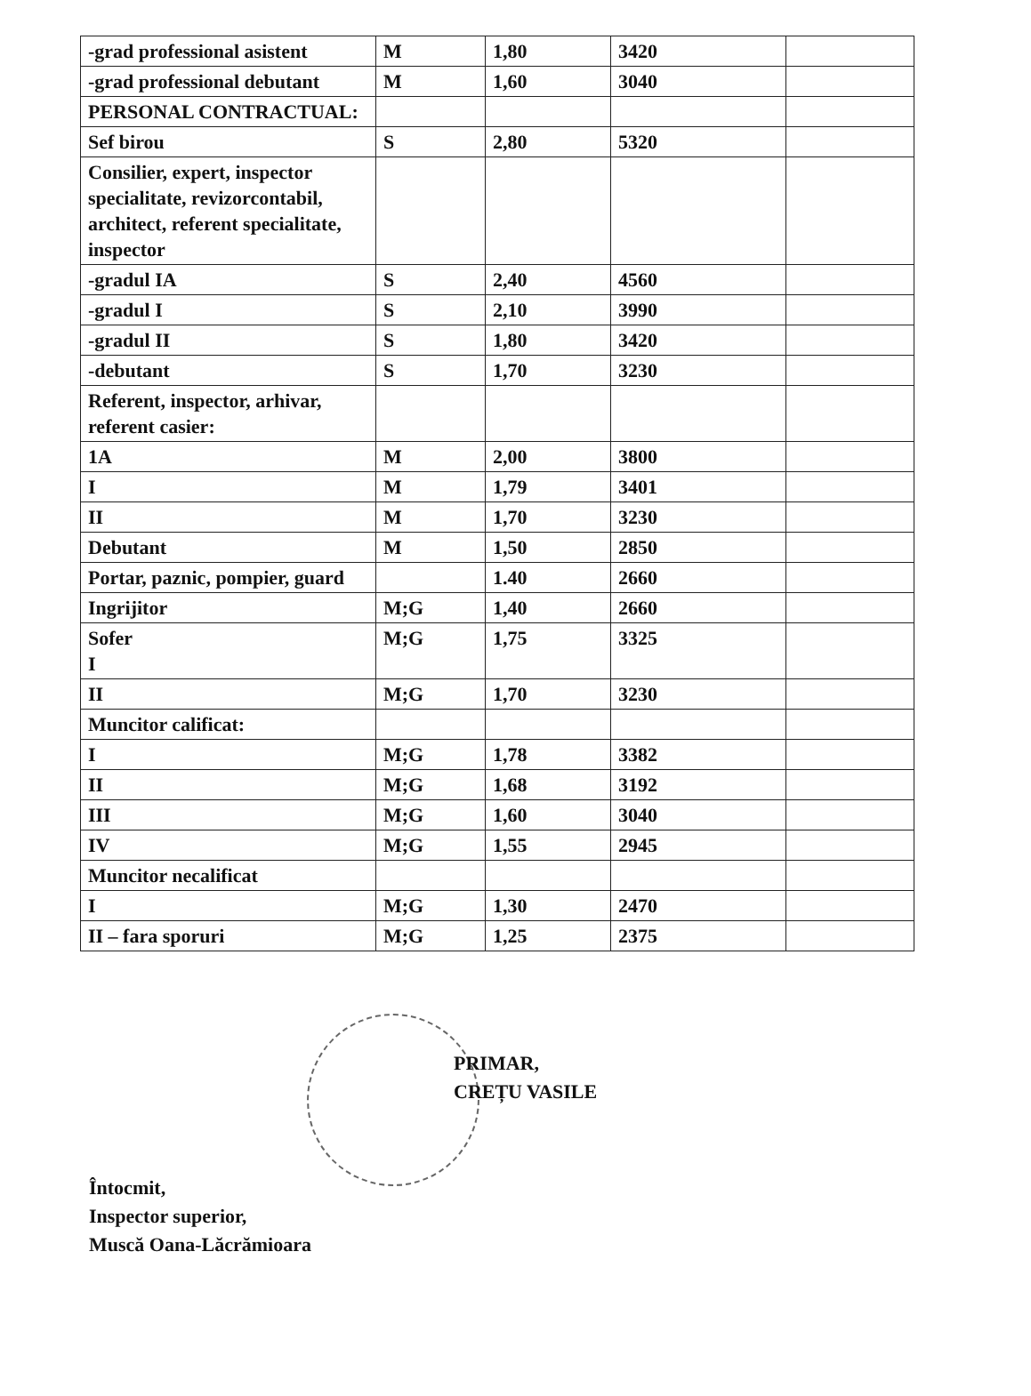| -grad professional asistent | M | 1,80 | 3420 | |
| -grad professional debutant | M | 1,60 | 3040 | |
| PERSONAL CONTRACTUAL: | | | | |
| Sef birou | S | 2,80 | 5320 | |
| Consilier, expert, inspector specialitate, revizorcontabil, architect, referent specialitate, inspector | | | | |
| -gradul IA | S | 2,40 | 4560 | |
| -gradul I | S | 2,10 | 3990 | |
| -gradul II | S | 1,80 | 3420 | |
| -debutant | S | 1,70 | 3230 | |
| Referent, inspector, arhivar, referent casier: | | | | |
| 1A | M | 2,00 | 3800 | |
| I | M | 1,79 | 3401 | |
| II | M | 1,70 | 3230 | |
| Debutant | M | 1,50 | 2850 | |
| Portar, paznic, pompier, guard | | 1.40 | 2660 | |
| Ingrijitor | M;G | 1,40 | 2660 | |
| Sofer I | M;G | 1,75 | 3325 | |
| II | M;G | 1,70 | 3230 | |
| Muncitor calificat: | | | | |
| I | M;G | 1,78 | 3382 | |
| II | M;G | 1,68 | 3192 | |
| III | M;G | 1,60 | 3040 | |
| IV | M;G | 1,55 | 2945 | |
| Muncitor necalificat | | | | |
| I | M;G | 1,30 | 2470 | |
| II – fara sporuri | M;G | 1,25 | 2375 | |
PRIMAR,
CREȚU VASILE
Întocmit,
Inspector superior,
Muscă Oana-Lăcrămioara